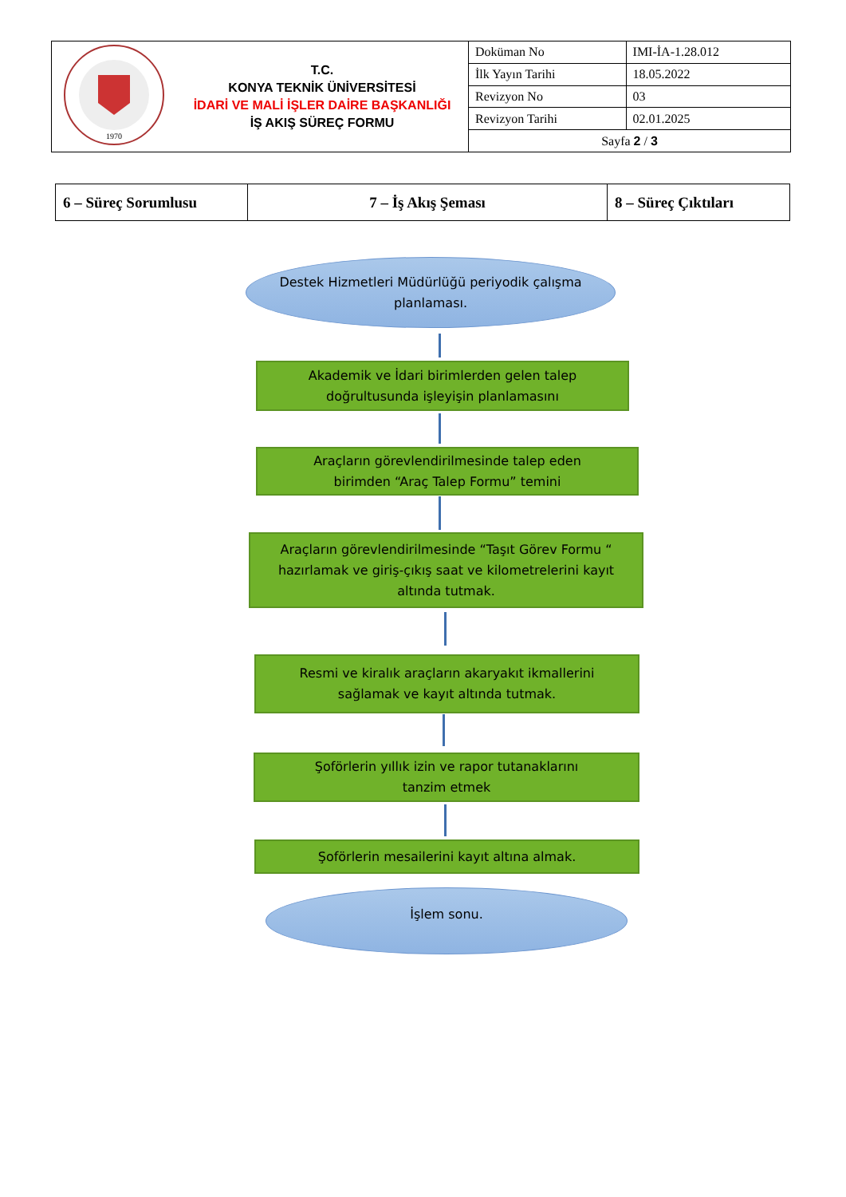| 1970 | T.C. KONYA TEKNİK ÜNİVERSİTESİ İDARİ VE MALİ İŞLER DAİRE BAŞKANLIĞI İŞ AKIŞ SÜREÇ FORMU | Doküman No | IMI-İA-1.28.012 |
| | | İlk Yayın Tarihi | 18.05.2022 |
| | | Revizyon No | 03 |
| | | Revizyon Tarihi | 02.01.2025 |
| | | Sayfa 2 / 3 | |
| 6 – Süreç Sorumlusu | 7 – İş Akış Şeması | 8 – Süreç Çıktıları |
Destek Hizmetleri Müdürlüğü periyodik çalışma
planlaması.
Akademik ve İdari birimlerden gelen talep
doğrultusunda işleyişin planlamasını
Araçların görevlendirilmesinde talep eden
birimden “Araç Talep Formu” temini
Araçların görevlendirilmesinde “Taşıt Görev Formu “
hazırlamak ve giriş-çıkış saat ve kilometrelerini kayıt
altında tutmak.
Resmi ve kiralık araçların akaryakıt ikmallerini
sağlamak ve kayıt altında tutmak.
Şoförlerin yıllık izin ve rapor tutanaklarını
tanzim etmek
Şoförlerin mesailerini kayıt altına almak.
İşlem sonu.